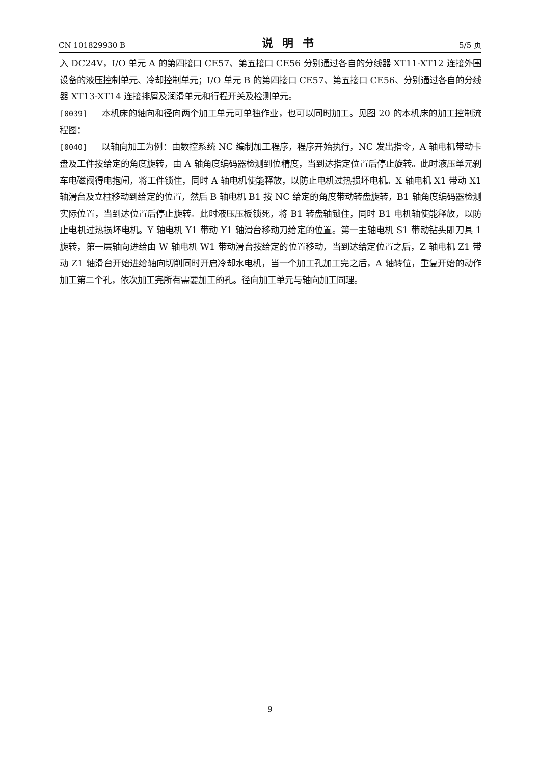CN 101829930 B 说明书 5/5 页
入 DC24V，I/O 单元 A 的第四接口 CE57、第五接口 CE56 分别通过各自的分线器 XT11-XT12 连接外围设备的液压控制单元、冷却控制单元；I/O 单元 B 的第四接口 CE57、第五接口 CE56、分别通过各自的分线器 XT13-XT14 连接排屑及润滑单元和行程开关及检测单元。
[0039] 本机床的轴向和径向两个加工单元可单独作业，也可以同时加工。见图 20 的本机床的加工控制流程图：
[0040] 以轴向加工为例：由数控系统 NC 编制加工程序，程序开始执行，NC 发出指令，A 轴电机带动卡盘及工件按给定的角度旋转，由 A 轴角度编码器检测到位精度，当到达指定位置后停止旋转。此时液压单元刹车电磁阀得电抱闸，将工件锁住，同时 A 轴电机使能释放，以防止电机过热损坏电机。X 轴电机 X1 带动 X1 轴滑台及立柱移动到给定的位置，然后 B 轴电机 B1 按 NC 给定的角度带动转盘旋转，B1 轴角度编码器检测实际位置，当到达位置后停止旋转。此时液压压板锁死，将 B1 转盘轴锁住，同时 B1 电机轴使能释放，以防止电机过热损坏电机。Y 轴电机 Y1 带动 Y1 轴滑台移动刀给定的位置。第一主轴电机 S1 带动钻头即刀具 1 旋转，第一层轴向进给由 W 轴电机 W1 带动滑台按给定的位置移动，当到达给定位置之后，Z 轴电机 Z1 带动 Z1 轴滑台开始进给轴向切削同时开启冷却水电机，当一个加工孔加工完之后，A 轴转位，重复开始的动作加工第二个孔，依次加工完所有需要加工的孔。径向加工单元与轴向加工同理。
9